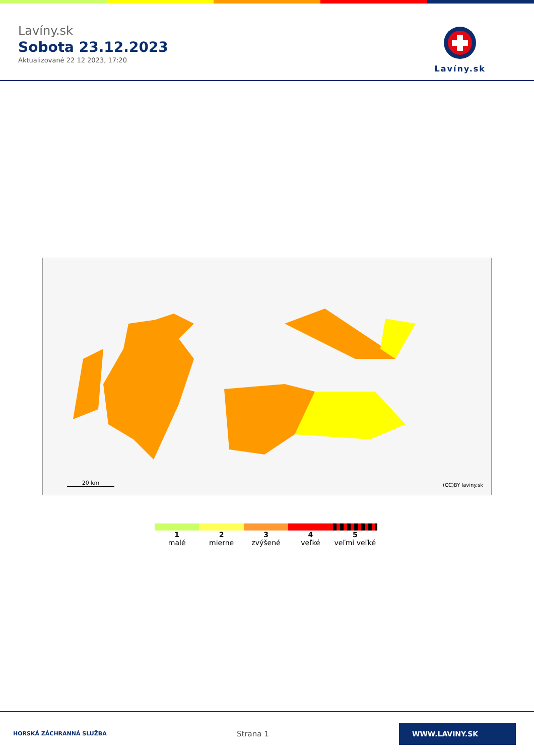Lavíny.sk
Sobota 23.12.2023
Aktualizované 22 12 2023, 17:20
Lavíny.sk
20 km (CC)BY laviny.sk
1
malé
2
mierne
3
zvýšené
4
veľké
5
veľmi veľké
HORSKÁ ZÁCHRANNÁ SLUŽBA
Strana 1
WWW.LAVINY.SK